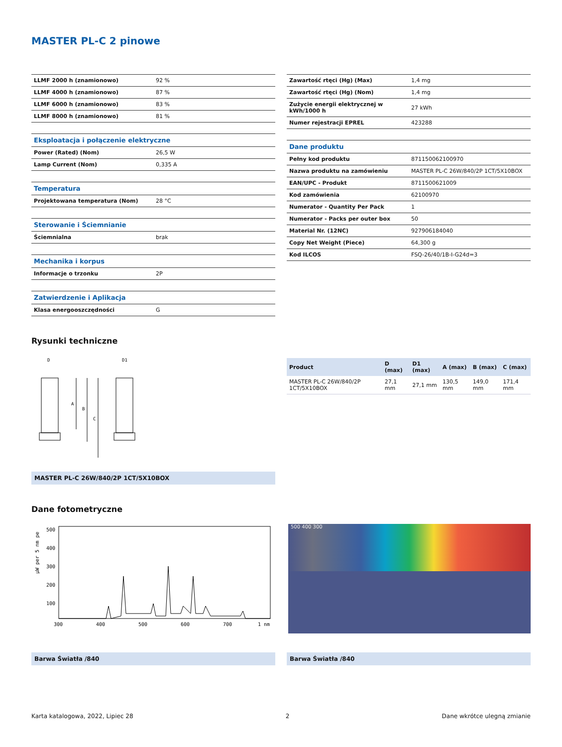MASTER PL-C 2 pinowe
| LLMF 2000 h (znamionowo) | 92 % |
| LLMF 4000 h (znamionowo) | 87 % |
| LLMF 6000 h (znamionowo) | 83 % |
| LLMF 8000 h (znamionowo) | 81 % |
| Eksploatacja i połączenie elektryczne | |
| Power (Rated) (Nom) | 26,5 W |
| Lamp Current (Nom) | 0,335 A |
| Temperatura | |
| Projektowana temperatura (Nom) | 28 °C |
| Sterowanie i Ściemnianie | |
| Ściemnialna | brak |
| Mechanika i korpus | |
| Informacje o trzonku | 2P |
| Zatwierdzenie i Aplikacja | |
| Klasa energooszczędności | G |
| Zawartość rtęci (Hg) (Max) | 1,4 mg |
| Zawartość rtęci (Hg) (Nom) | 1,4 mg |
| Zużycie energii elektrycznej w kWh/1000 h | 27 kWh |
| Numer rejestracji EPREL | 423288 |
| Dane produktu | |
| Pełny kod produktu | 871150062100970 |
| Nazwa produktu na zamówieniu | MASTER PL-C 26W/840/2P 1CT/5X10BOX |
| EAN/UPC - Produkt | 8711500621009 |
| Kod zamówienia | 62100970 |
| Numerator - Quantity Per Pack | 1 |
| Numerator - Packs per outer box | 50 |
| Material Nr. (12NC) | 927906184040 |
| Copy Net Weight (Piece) | 64,300 g |
| Kod ILCOS | FSQ-26/40/1B-I-G24d=3 |
Rysunki techniczne
D
D1
A
B
C
MASTER PL-C 26W/840/2P 1CT/5X10BOX
| Product | D (max) | D1 (max) | A (max) | B (max) | C (max) |
| --- | --- | --- | --- | --- | --- |
| MASTER PL-C 26W/840/2P 1CT/5X10BOX | 27,1 mm | 27,1 mm | 130,5 mm | 149,0 mm | 171,4 mm |
Dane fotometryczne
µW per 5 nm pe
500
400
300
200
100
300
400
500
600
700
1 nm
500 400 300
Barwa Światła /840 Barwa Światła /840
Karta katalogowa, 2022, Lipiec 28 2 Dane wkrótce ulegną zmianie